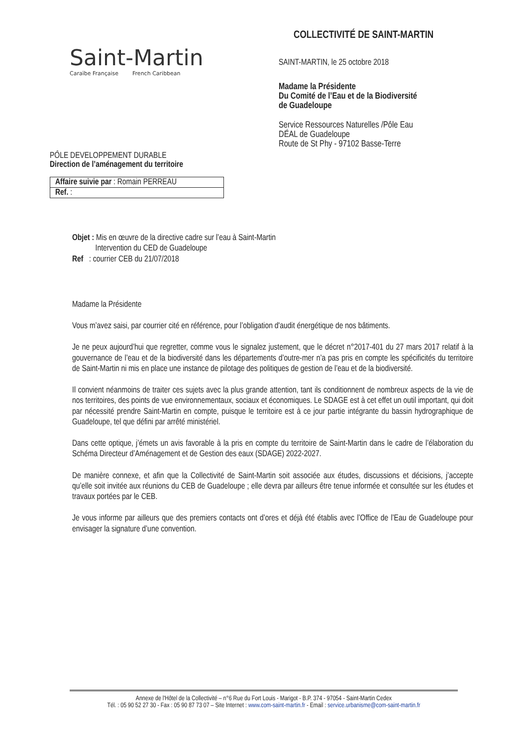Saint-Martin
Caraïbe Française French Caribbean
PÔLE DEVELOPPEMENT DURABLE
Direction de l’aménagement du territoire
| Affaire suivie par : Romain PERREAU |
| Ref. : |
COLLECTIVITÉ DE SAINT-MARTIN
SAINT-MARTIN, le 25 octobre 2018
Madame la Présidente
Du Comité de l’Eau et de la Biodiversité
de Guadeloupe
Service Ressources Naturelles /Pôle Eau
DÉAL de Guadeloupe
Route de St Phy - 97102 Basse-Terre
Objet : Mis en œuvre de la directive cadre sur l’eau à Saint-Martin
Intervention du CED de Guadeloupe
Ref : courrier CEB du 21/07/2018
Madame la Présidente
Vous m’avez saisi, par courrier cité en référence, pour l’obligation d'audit énergétique de nos bâtiments.
Je ne peux aujourd’hui que regretter, comme vous le signalez justement, que le décret n°2017-401 du 27 mars 2017 relatif à la gouvernance de l’eau et de la biodiversité dans les départements d’outre-mer n’a pas pris en compte les spécificités du territoire de Saint-Martin ni mis en place une instance de pilotage des politiques de gestion de l’eau et de la biodiversité.
Il convient néanmoins de traiter ces sujets avec la plus grande attention, tant ils conditionnent de nombreux aspects de la vie de nos territoires, des points de vue environnementaux, sociaux et économiques. Le SDAGE est à cet effet un outil important, qui doit par nécessité prendre Saint-Martin en compte, puisque le territoire est à ce jour partie intégrante du bassin hydrographique de Guadeloupe, tel que défini par arrêté ministériel.
Dans cette optique, j’émets un avis favorable à la pris en compte du territoire de Saint-Martin dans le cadre de l’élaboration du Schéma Directeur d’Aménagement et de Gestion des eaux (SDAGE) 2022-2027.
De manière connexe, et afin que la Collectivité de Saint-Martin soit associée aux études, discussions et décisions, j’accepte qu’elle soit invitée aux réunions du CEB de Guadeloupe ; elle devra par ailleurs être tenue informée et consultée sur les études et travaux portées par le CEB.
Je vous informe par ailleurs que des premiers contacts ont d’ores et déjà été établis avec l’Office de l’Eau de Guadeloupe pour envisager la signature d’une convention.
Annexe de l'Hôtel de la Collectivité – n°6 Rue du Fort Louis - Marigot - B.P. 374 - 97054 - Saint-Martin Cedex
Tél. : 05 90 52 27 30 - Fax : 05 90 87 73 07 – Site Internet : www.com-saint-martin.fr - Email : service.urbanisme@com-saint-martin.fr